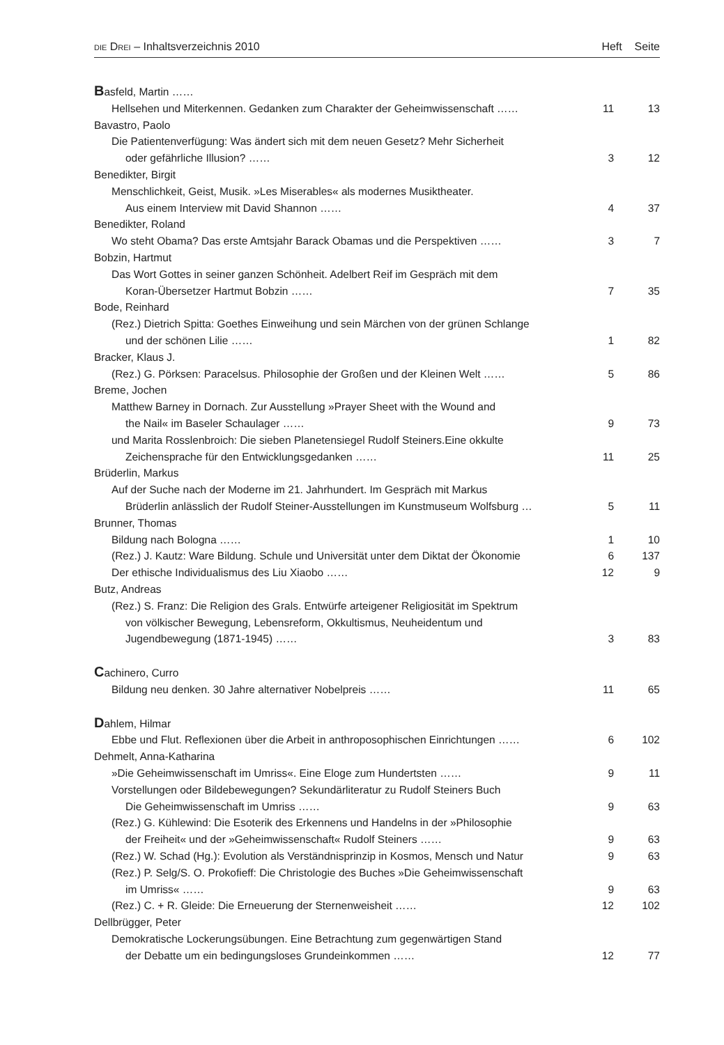DIE DREI – Inhaltsverzeichnis 2010 Heft Seite
| B asfeld, Martin …… | | |
| Hellsehen und Miterkennen. Gedanken zum Charakter der Geheimwissenschaft …… | 11 | 13 |
| Bavastro, Paolo | | |
| Die Patientenverfügung: Was ändert sich mit dem neuen Gesetz? Mehr Sicherheit | | |
| oder gefährliche Illusion? …… | 3 | 12 |
| Benedikter, Birgit | | |
| Menschlichkeit, Geist, Musik. »Les Miserables« als modernes Musiktheater. | | |
| Aus einem Interview mit David Shannon …… | 4 | 37 |
| Benedikter, Roland | | |
| Wo steht Obama? Das erste Amtsjahr Barack Obamas und die Perspektiven …… | 3 | 7 |
| Bobzin, Hartmut | | |
| Das Wort Gottes in seiner ganzen Schönheit. Adelbert Reif im Gespräch mit dem | | |
| Koran-Übersetzer Hartmut Bobzin …… | 7 | 35 |
| Bode, Reinhard | | |
| (Rez.) Dietrich Spitta: Goethes Einweihung und sein Märchen von der grünen Schlange | | |
| und der schönen Lilie …… | 1 | 82 |
| Bracker, Klaus J. | | |
| (Rez.) G. Pörksen: Paracelsus. Philosophie der Großen und der Kleinen Welt …… | 5 | 86 |
| Breme, Jochen | | |
| Matthew Barney in Dornach. Zur Ausstellung »Prayer Sheet with the Wound and | | |
| the Nail« im Baseler Schaulager …… | 9 | 73 |
| und Marita Rosslenbroich: Die sieben Planetensiegel Rudolf Steiners.Eine okkulte | | |
| Zeichensprache für den Entwicklungsgedanken …… | 11 | 25 |
| Brüderlin, Markus | | |
| Auf der Suche nach der Moderne im 21. Jahrhundert. Im Gespräch mit Markus | | |
| Brüderlin anlässlich der Rudolf Steiner-Ausstellungen im Kunstmuseum Wolfsburg … | 5 | 11 |
| Brunner, Thomas | | |
| Bildung nach Bologna …… | 1 | 10 |
| (Rez.) J. Kautz: Ware Bildung. Schule und Universität unter dem Diktat der Ökonomie | 6 | 137 |
| Der ethische Individualismus des Liu Xiaobo …… | 12 | 9 |
| Butz, Andreas | | |
| (Rez.) S. Franz: Die Religion des Grals. Entwürfe arteigener Religiosität im Spektrum | | |
| von völkischer Bewegung, Lebensreform, Okkultismus, Neuheidentum und | | |
| Jugendbewegung (1871-1945) …… | 3 | 83 |
| C achinero, Curro | | |
| Bildung neu denken. 30 Jahre alternativer Nobelpreis …… | 11 | 65 |
| D ahlem, Hilmar | | |
| Ebbe und Flut. Reflexionen über die Arbeit in anthroposophischen Einrichtungen …… | 6 | 102 |
| Dehmelt, Anna-Katharina | | |
| »Die Geheimwissenschaft im Umriss«. Eine Eloge zum Hundertsten …… | 9 | 11 |
| Vorstellungen oder Bildebewegungen? Sekundärliteratur zu Rudolf Steiners Buch | | |
| Die Geheimwissenschaft im Umriss …… | 9 | 63 |
| (Rez.) G. Kühlewind: Die Esoterik des Erkennens und Handelns in der »Philosophie | | |
| der Freiheit« und der »Geheimwissenschaft« Rudolf Steiners …… | 9 | 63 |
| (Rez.) W. Schad (Hg.): Evolution als Verständnisprinzip in Kosmos, Mensch und Natur | 9 | 63 |
| (Rez.) P. Selg/S. O. Prokofieff: Die Christologie des Buches »Die Geheimwissenschaft | | |
| im Umriss« …… | 9 | 63 |
| (Rez.) C. + R. Gleide: Die Erneuerung der Sternenweisheit …… | 12 | 102 |
| Dellbrügger, Peter | | |
| Demokratische Lockerungsübungen. Eine Betrachtung zum gegenwärtigen Stand | | |
| der Debatte um ein bedingungsloses Grundeinkommen …… | 12 | 77 |